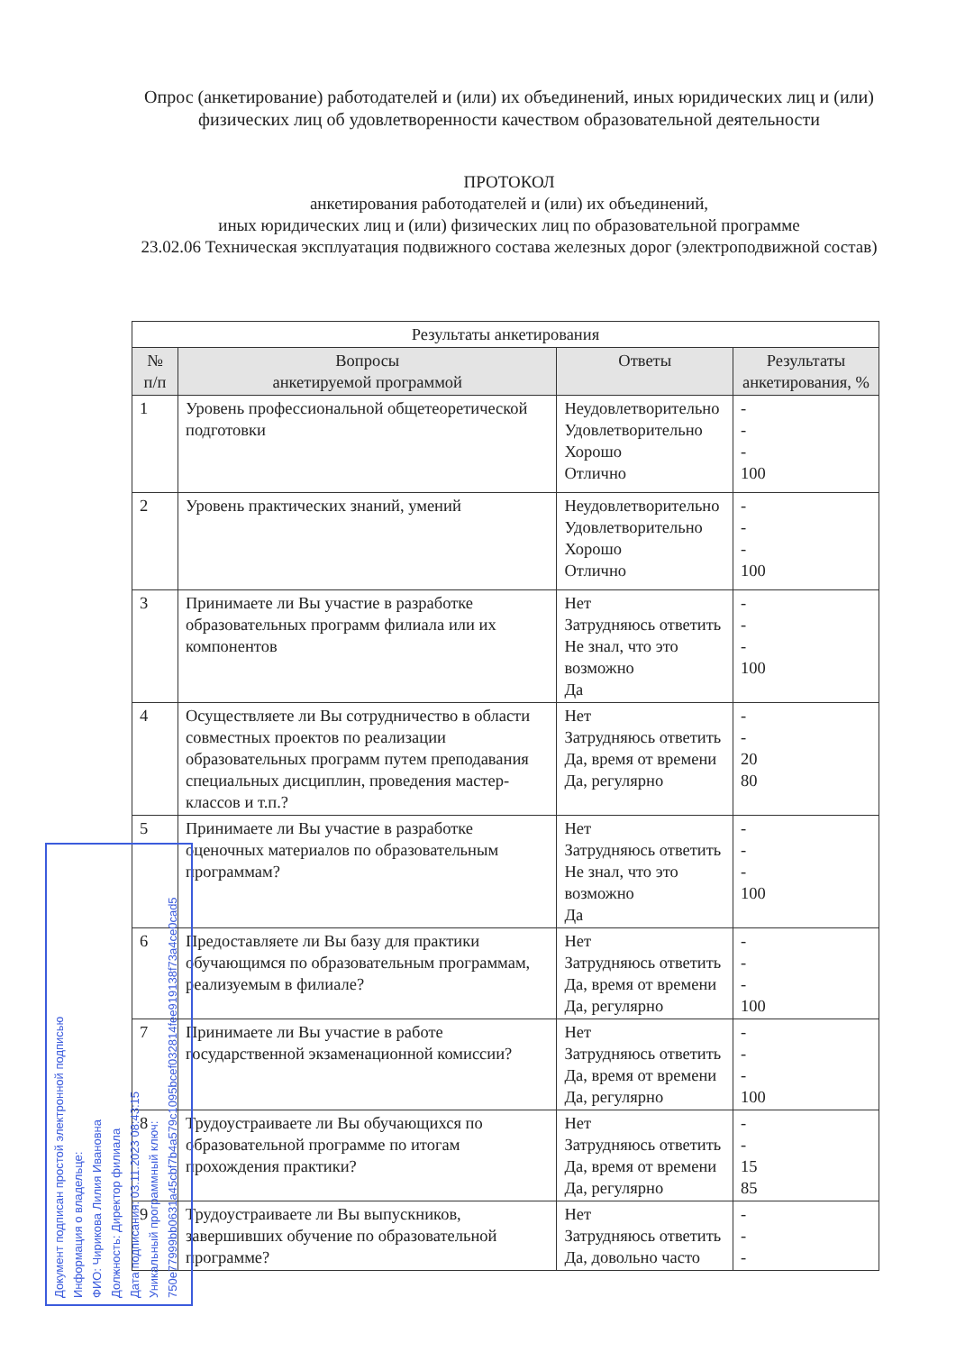Опрос (анкетирование) работодателей и (или) их объединений, иных юридических лиц и (или) физических лиц об удовлетворенности качеством образовательной деятельности
ПРОТОКОЛ
анкетирования работодателей и (или) их объединений,
иных юридических лиц и (или) физических лиц по образовательной программе
23.02.06 Техническая эксплуатация подвижного состава железных дорог (электроподвижной состав)
| Результаты анкетирования | | | |
| № п/п | Вопросы анкетируемой программой | Ответы | Результаты анкетирования, % |
| 1 | Уровень профессиональной общетеоретической подготовки | Неудовлетворительно Удовлетворительно Хорошо Отлично | - - - 100 |
| 2 | Уровень практических знаний, умений | Неудовлетворительно Удовлетворительно Хорошо Отлично | - - - 100 |
| 3 | Принимаете ли Вы участие в разработке образовательных программ филиала или их компонентов | Нет Затрудняюсь ответить Не знал, что это возможно Да | - - - 100 |
| 4 | Осуществляете ли Вы сотрудничество в области совместных проектов по реализации образовательных программ путем преподавания специальных дисциплин, проведения мастер-классов и т.п.? | Нет Затрудняюсь ответить Да, время от времени Да, регулярно | - - 20 80 |
| 5 | Принимаете ли Вы участие в разработке оценочных материалов по образовательным программам? | Нет Затрудняюсь ответить Не знал, что это возможно Да | - - - 100 |
| 6 | Предоставляете ли Вы базу для практики обучающимся по образовательным программам, реализуемым в филиале? | Нет Затрудняюсь ответить Да, время от времени Да, регулярно | - - - 100 |
| 7 | Принимаете ли Вы участие в работе государственной экзаменационной комиссии? | Нет Затрудняюсь ответить Да, время от времени Да, регулярно | - - - 100 |
| 8 | Трудоустраиваете ли Вы обучающихся по образовательной программе по итогам прохождения практики? | Нет Затрудняюсь ответить Да, время от времени Да, регулярно | - - 15 85 |
| 9 | Трудоустраиваете ли Вы выпускников, завершивших обучение по образовательной программе? | Нет Затрудняюсь ответить Да, довольно часто | - - - |
Документ подписан простой электронной подписью
Информация о владельце:
ФИО: Чирикова Лилия Ивановна
Должность: Директор филиала
Дата подписания: 03.11.2023 08:43:15
Уникальный программный ключ:
750e77999bb0631a45cbf7b4a579c1095bcef032814fee919138f73a4ce0cad5